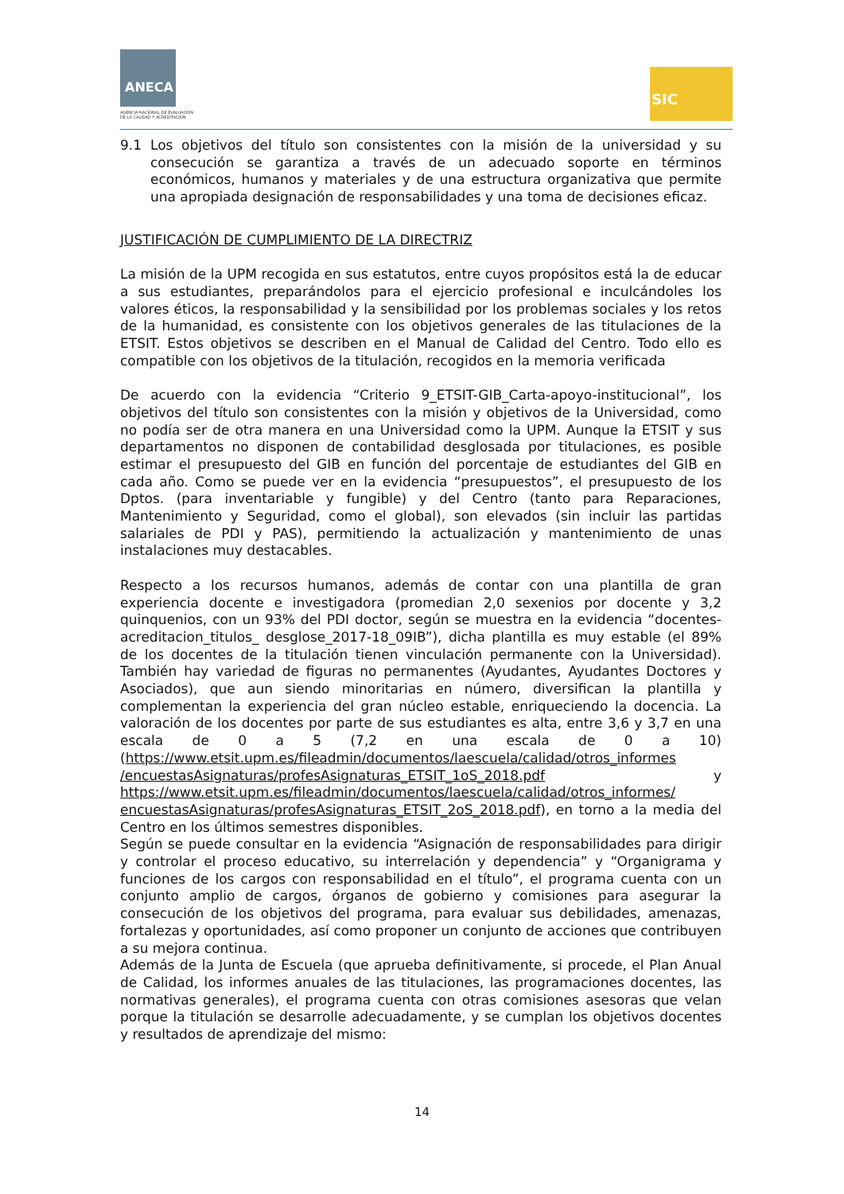ANECA
AGENCIA NACIONAL DE EVALUACIÓN
DE LA CALIDAD Y ACREDITACIÓN
SIC
9.1 Los objetivos del título son consistentes con la misión de la universidad y su consecución se garantiza a través de un adecuado soporte en términos económicos, humanos y materiales y de una estructura organizativa que permite una apropiada designación de responsabilidades y una toma de decisiones eficaz.
JUSTIFICACIÓN DE CUMPLIMIENTO DE LA DIRECTRIZ
La misión de la UPM recogida en sus estatutos, entre cuyos propósitos está la de educar a sus estudiantes, preparándolos para el ejercicio profesional e inculcándoles los valores éticos, la responsabilidad y la sensibilidad por los problemas sociales y los retos de la humanidad, es consistente con los objetivos generales de las titulaciones de la ETSIT. Estos objetivos se describen en el Manual de Calidad del Centro. Todo ello es compatible con los objetivos de la titulación, recogidos en la memoria verificada
De acuerdo con la evidencia “Criterio 9_ETSIT-GIB_Carta-apoyo-institucional”, los objetivos del título son consistentes con la misión y objetivos de la Universidad, como no podía ser de otra manera en una Universidad como la UPM. Aunque la ETSIT y sus departamentos no disponen de contabilidad desglosada por titulaciones, es posible estimar el presupuesto del GIB en función del porcentaje de estudiantes del GIB en cada año. Como se puede ver en la evidencia “presupuestos”, el presupuesto de los Dptos. (para inventariable y fungible) y del Centro (tanto para Reparaciones, Mantenimiento y Seguridad, como el global), son elevados (sin incluir las partidas salariales de PDI y PAS), permitiendo la actualización y mantenimiento de unas instalaciones muy destacables.
Respecto a los recursos humanos, además de contar con una plantilla de gran experiencia docente e investigadora (promedian 2,0 sexenios por docente y 3,2 quinquenios, con un 93% del PDI doctor, según se muestra en la evidencia “docentes-acreditacion_titulos_ desglose_2017-18_09IB”), dicha plantilla es muy estable (el 89% de los docentes de la titulación tienen vinculación permanente con la Universidad). También hay variedad de figuras no permanentes (Ayudantes, Ayudantes Doctores y Asociados), que aun siendo minoritarias en número, diversifican la plantilla y complementan la experiencia del gran núcleo estable, enriqueciendo la docencia. La valoración de los docentes por parte de sus estudiantes es alta, entre 3,6 y 3,7 en una escala de 0 a 5 (7,2 en una escala de 0 a 10) (https://www.etsit.upm.es/fileadmin/documentos/laescuela/calidad/otros_informes /encuestasAsignaturas/profesAsignaturas_ETSIT_1oS_2018.pdf y https://www.etsit.upm.es/fileadmin/documentos/laescuela/calidad/otros_informes/ encuestasAsignaturas/profesAsignaturas_ETSIT_2oS_2018.pdf), en torno a la media del Centro en los últimos semestres disponibles.
Según se puede consultar en la evidencia “Asignación de responsabilidades para dirigir y controlar el proceso educativo, su interrelación y dependencia” y “Organigrama y funciones de los cargos con responsabilidad en el título”, el programa cuenta con un conjunto amplio de cargos, órganos de gobierno y comisiones para asegurar la consecución de los objetivos del programa, para evaluar sus debilidades, amenazas, fortalezas y oportunidades, así como proponer un conjunto de acciones que contribuyen a su mejora continua.
Además de la Junta de Escuela (que aprueba definitivamente, si procede, el Plan Anual de Calidad, los informes anuales de las titulaciones, las programaciones docentes, las normativas generales), el programa cuenta con otras comisiones asesoras que velan porque la titulación se desarrolle adecuadamente, y se cumplan los objetivos docentes y resultados de aprendizaje del mismo:
14